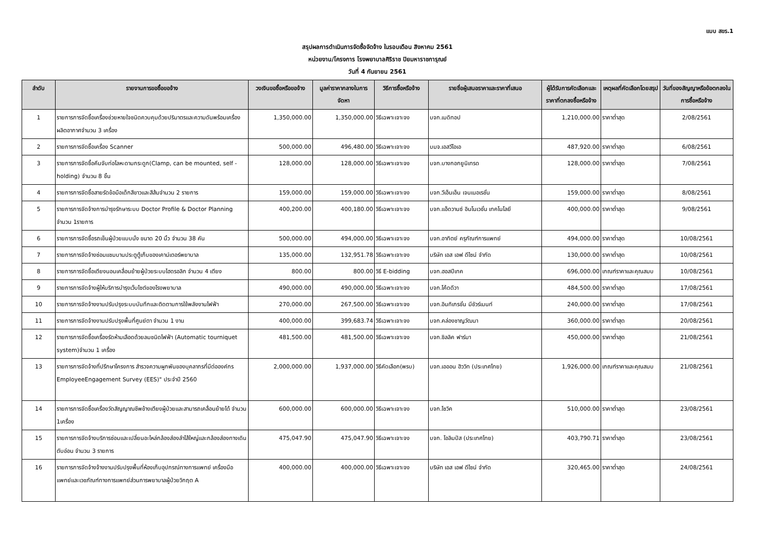แบบ สขร.1
สรุปผลการดำเนินการจัดซื้อจัดจ้าง ในรอบเดือน สิงหาคม 2561
หน่วยงาน/โครงการ โรงพยาบาลศิริราช ปิยมหาราชการุณย์
วันที่ 4 กันยายน 2561
| ลำดับ | รายงานการขอซื้อขอจ้าง | วงเงินขอซื้อหรือขอจ้าง | มูลค่าราคากลางในการจัดหา | วิธีการซื้อหรือจ้าง | รายชื่อผู้เสนอราคาและราคาที่เสนอ | ผู้ได้รับการคัดเลือกและราคาที่ตกลงซื้อหรือจ้าง | เหตุผลที่คัดเลือกโดยสรุป | วันที่ของสัญญาหรือข้อตกลงในการซื้อหรือจ้าง |
| --- | --- | --- | --- | --- | --- | --- | --- | --- |
| 1 | รายการการจัดซื้อเครื่องช่วยหายใจชนิดควบคุมด้วยปริมาตรและความดันพร้อมเครื่องผลิตอากาศจำนวน 3 เครื่อง | 1,350,000.00 | 1,350,000.00 | วิธีเฉพาะเจาะจง | บจก.เมดิทอป | 1,210,000.00 | ราคาต่ำสุด | 2/08/2561 |
| 2 | รายการการจัดซื้อเครื่อง Scanner | 500,000.00 | 496,480.00 | วิธีเฉพาะเจาะจง | บมจ.เอสวีไอเอ | 487,920.00 | ราคาต่ำสุด | 6/08/2561 |
| 3 | รายการการจัดซื้อคีมจับท่อโลหะดามกระดูก(Clamp, can be mounted, self - holding) จำนวน 8 ชิ้น | 128,000.00 | 128,000.00 | วิธีเฉพาะเจาะจง | บจก.บางกอกยูนิเทรด | 128,000.00 | ราคาต่ำสุด | 7/08/2561 |
| 4 | รายการการจัดซื้อสายรัดข้อมือเด็กสีขาวและสีส้มจำนวน 2 รายการ | 159,000.00 | 159,000.00 | วิธีเฉพาะเจาะจง | บจก.วีเอ็นเอ็น เจนเนอเรชั่น | 159,000.00 | ราคาต่ำสุด | 8/08/2561 |
| 5 | รายการการจัดจ้างการบำรุงรักษาระบบ Doctor Profile & Doctor Planning จำนวน 1รายการ | 400,200.00 | 400,180.00 | วิธีเฉพาะเจาะจง | บจก.แอ็ดวานซ์ อินโนเวชั่น เทคโนโลยี | 400,000.00 | ราคาต่ำสุด | 9/08/2561 |
| 6 | รายการการจัดซื้อรถเข็นผู้ป่วยแบบนั่ง ขนาด 20 นิ้ว จำนวน 38 คัน | 500,000.00 | 494,000.00 | วิธีเฉพาะเจาะจง | บจก.อาทิตย์ ครุภัณฑ์การแพทย์ | 494,000.00 | ราคาต่ำสุด | 10/08/2561 |
| 7 | รายการการจัดจ้างซ่อมแซมบานประตูตู้เก็บของเคาน์เตอร์พยาบาล | 135,000.00 | 132,951.78 | วิธีเฉพาะเจาะจง | บริษัท เอส เอฟ ดีไซน์ จำกัด | 130,000.00 | ราคาต่ำสุด | 10/08/2561 |
| 8 | รายการการจัดซื้อเตียงนอนเคลื่อนย้ายผู้ป่วยระบบไฮดรอลิก จำนวน 4 เตียง | 800.00 | 800.00 | วิธี E-bidding | บจก.ฮอสปีเทค | 696,000.00 | เกณฑ์ราคาและคุณสมบ | 10/08/2561 |
| 9 | รายการการจัดจ้างผู้ให้บริการบำรุงเว็บไซต์ของโรงพยาบาล | 490,000.00 | 490,000.00 | วิธีเฉพาะเจาะจง | บจก.โค้ดดีวา | 484,500.00 | ราคาต่ำสุด | 17/08/2561 |
| 10 | รายการการจัดจ้างงานปรับปรุงระบบบันทึกและติดตามการใช้พลังงานไฟฟ้า | 270,000.00 | 267,500.00 | วิธีเฉพาะเจาะจง | บจก.อินทิเกรชั่น มีชัวร์เมนท์ | 240,000.00 | ราคาต่ำสุด | 17/08/2561 |
| 11 | รายการการจัดจ้างงานปรับปรุงพื้นที่ศูนย์ตา จำนวน 1 งาน | 400,000.00 | 399,683.74 | วิธีเฉพาะเจาะจง | บจก.คล่องชาญวัฒนา | 360,000.00 | ราคาต่ำสุด | 20/08/2561 |
| 12 | รายการการจัดซื้อเครื่องรัดห้ามเลือดด้วยลมชนิดไฟฟ้า (Automatic tourniquet system)จำนวน 1 เครื่อง | 481,500.00 | 481,500.00 | วิธีเฉพาะเจาะจง | บจก.ซิลลิค ฟาร์มา | 450,000.00 | ราคาต่ำสุด | 21/08/2561 |
| 13 | รายการการจัดจ้างที่ปรึกษาโครงการ สำรวจความผูกพันของบุคลากรที่มีต่อองค์กร EmployeeEngagement Survey (EES)" ประจำปี 2560 | 2,000,000.00 | 1,937,000.00 | วิธีคัดเลือก(พรบ) | บจก.เอออน ฮิววิท (ประเทศไทย) | 1,926,000.00 | เกณฑ์ราคาและคุณสมบ | 21/08/2561 |
| 14 | รายการการจัดซื้อเครื่องวัดสัญญาณชีพข้างเตียงผู้ป่วยและสามารถเคลื่อนย้ายได้ จำนวน 1เครื่อง | 600,000.00 | 600,000.00 | วิธีเฉพาะเจาะจง | บจก.โซวิค | 510,000.00 | ราคาต่ำสุด | 23/08/2561 |
| 15 | รายการการจัดจ้างบริการซ่อมและเปลี่ยนอะไหล่กล้องส่องลำไส้ใหญ่และกล้องส่องทางเดินตับอ่อน จำนวน 3 รายการ | 475,047.90 | 475,047.90 | วิธีเฉพาะเจาะจง | บจก. โอลิมปัส (ประเทศไทย) | 403,790.71 | ราคาต่ำสุด | 23/08/2561 |
| 16 | รายการการจัดจ้างจ้างงานปรับปรุงพื้นที่ห้องเก็บอุปกรณ์ทางการแพทย์ เครื่องมือแพทย์และเวชภัณฑ์ทางการแพทย์ส่วนการพยาบาลผู้ป่วยวิกฤต A | 400,000.00 | 400,000.00 | วิธีเฉพาะเจาะจง | บริษัท เอส เอฟ ดีไซน์ จำกัด | 320,465.00 | ราคาต่ำสุด | 24/08/2561 |